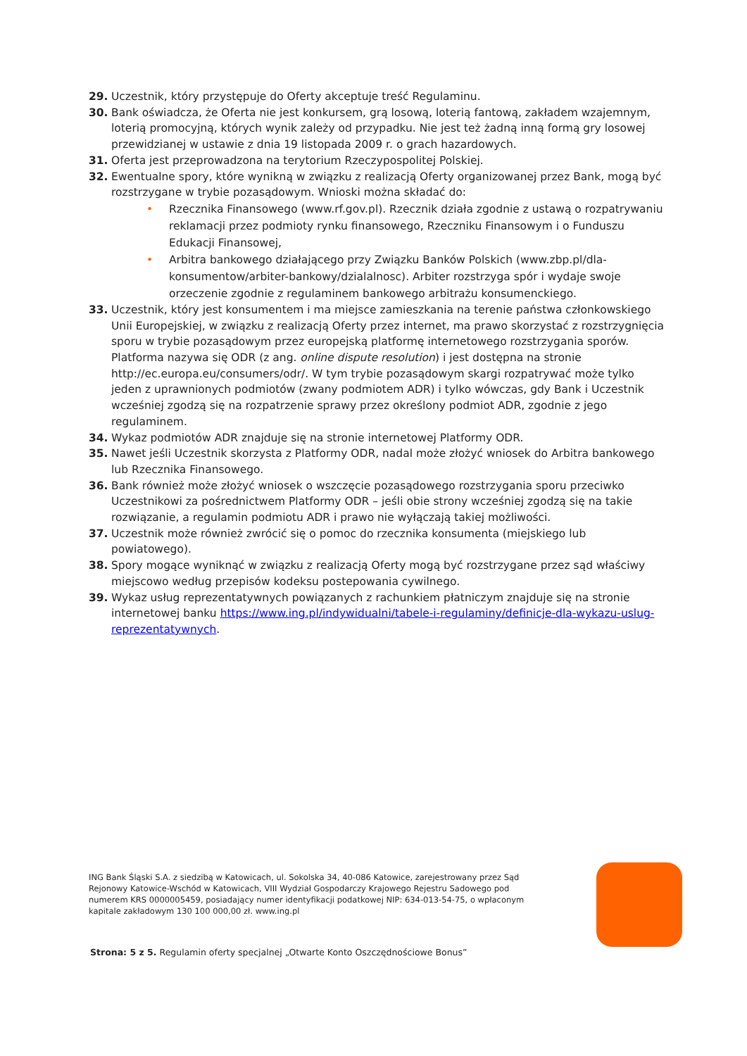29. Uczestnik, który przystępuje do Oferty akceptuje treść Regulaminu.
30. Bank oświadcza, że Oferta nie jest konkursem, grą losową, loterią fantową, zakładem wzajemnym, loterią promocyjną, których wynik zależy od przypadku. Nie jest też żadną inną formą gry losowej przewidzianej w ustawie z dnia 19 listopada 2009 r. o grach hazardowych.
31. Oferta jest przeprowadzona na terytorium Rzeczypospolitej Polskiej.
32. Ewentualne spory, które wynikną w związku z realizacją Oferty organizowanej przez Bank, mogą być rozstrzygane w trybie pozasądowym. Wnioski można składać do:
• Rzecznika Finansowego (www.rf.gov.pl). Rzecznik działa zgodnie z ustawą o rozpatrywaniu reklamacji przez podmioty rynku finansowego, Rzeczniku Finansowym i o Funduszu Edukacji Finansowej,
• Arbitra bankowego działającego przy Związku Banków Polskich (www.zbp.pl/dla-konsumentow/arbiter-bankowy/dzialalnosc). Arbiter rozstrzyga spór i wydaje swoje orzeczenie zgodnie z regulaminem bankowego arbitrażu konsumenckiego.
33. Uczestnik, który jest konsumentem i ma miejsce zamieszkania na terenie państwa członkowskiego Unii Europejskiej, w związku z realizacją Oferty przez internet, ma prawo skorzystać z rozstrzygnięcia sporu w trybie pozasądowym przez europejską platformę internetowego rozstrzygania sporów. Platforma nazywa się ODR (z ang. online dispute resolution) i jest dostępna na stronie http://ec.europa.eu/consumers/odr/. W tym trybie pozasądowym skargi rozpatrywać może tylko jeden z uprawnionych podmiotów (zwany podmiotem ADR) i tylko wówczas, gdy Bank i Uczestnik wcześniej zgodzą się na rozpatrzenie sprawy przez określony podmiot ADR, zgodnie z jego regulaminem.
34. Wykaz podmiotów ADR znajduje się na stronie internetowej Platformy ODR.
35. Nawet jeśli Uczestnik skorzysta z Platformy ODR, nadal może złożyć wniosek do Arbitra bankowego lub Rzecznika Finansowego.
36. Bank również może złożyć wniosek o wszczęcie pozasądowego rozstrzygania sporu przeciwko Uczestnikowi za pośrednictwem Platformy ODR – jeśli obie strony wcześniej zgodzą się na takie rozwiązanie, a regulamin podmiotu ADR i prawo nie wyłączają takiej możliwości.
37. Uczestnik może również zwrócić się o pomoc do rzecznika konsumenta (miejskiego lub powiatowego).
38. Spory mogące wyniknąć w związku z realizacją Oferty mogą być rozstrzygane przez sąd właściwy miejscowo według przepisów kodeksu postepowania cywilnego.
39. Wykaz usług reprezentatywnych powiązanych z rachunkiem płatniczym znajduje się na stronie internetowej banku https://www.ing.pl/indywidualni/tabele-i-regulaminy/definicje-dla-wykazu-uslug-reprezentatywnych.
ING Bank Śląski S.A. z siedzibą w Katowicach, ul. Sokolska 34, 40-086 Katowice, zarejestrowany przez Sąd Rejonowy Katowice-Wschód w Katowicach, VIII Wydział Gospodarczy Krajowego Rejestru Sadowego pod numerem KRS 0000005459, posiadający numer identyfikacji podatkowej NIP: 634-013-54-75, o wpłaconym kapitale zakładowym 130 100 000,00 zł. www.ing.pl
Strona: 5 z 5. Regulamin oferty specjalnej „Otwarte Konto Oszczędnościowe Bonus”